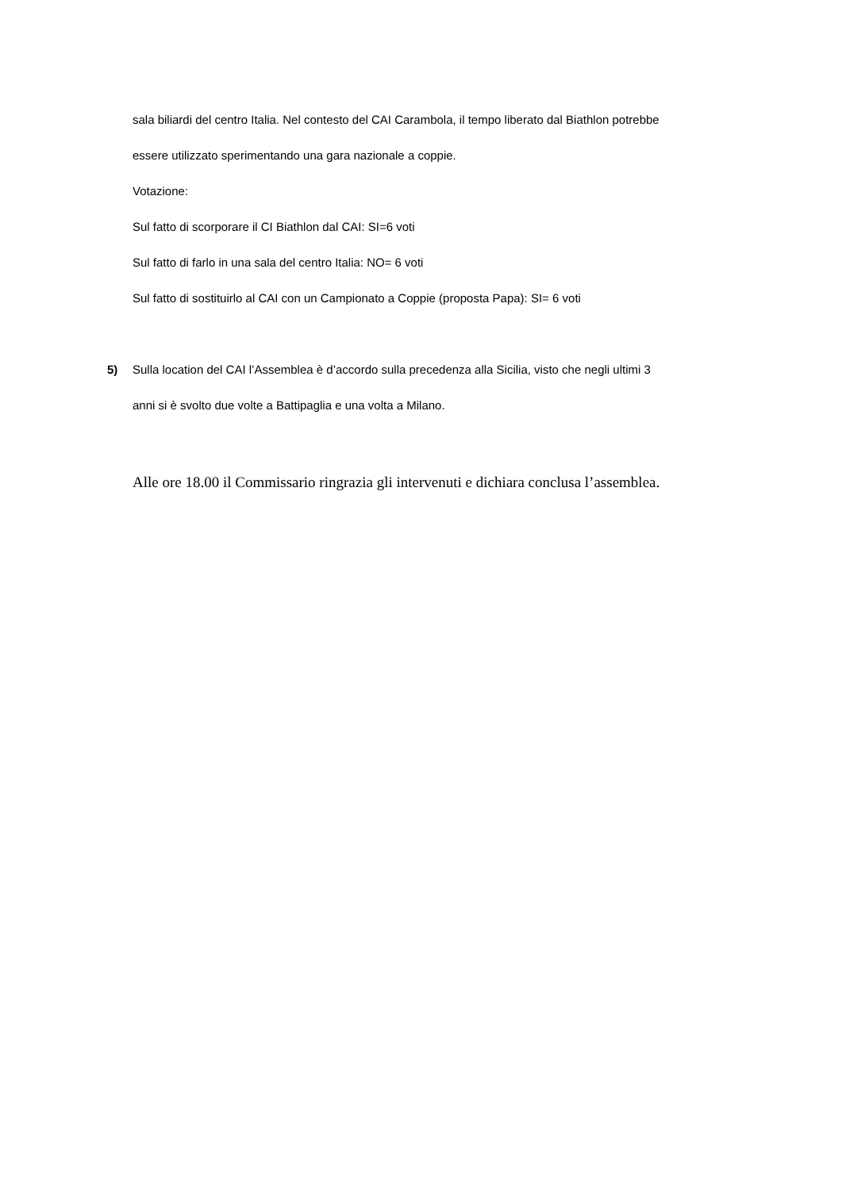sala biliardi del centro Italia. Nel contesto del CAI Carambola, il tempo liberato dal Biathlon potrebbe
essere utilizzato sperimentando una gara nazionale a coppie.
Votazione:
Sul fatto di scorporare il CI Biathlon dal CAI: SI=6 voti
Sul fatto di farlo in una sala del centro Italia: NO= 6 voti
Sul fatto di sostituirlo al CAI con un Campionato a Coppie (proposta Papa): SI= 6 voti
5) Sulla location del CAI l’Assemblea è d’accordo sulla precedenza alla Sicilia, visto che negli ultimi 3
anni si è svolto due volte a Battipaglia e una volta a Milano.
Alle ore 18.00 il Commissario ringrazia gli intervenuti e dichiara conclusa l’assemblea.